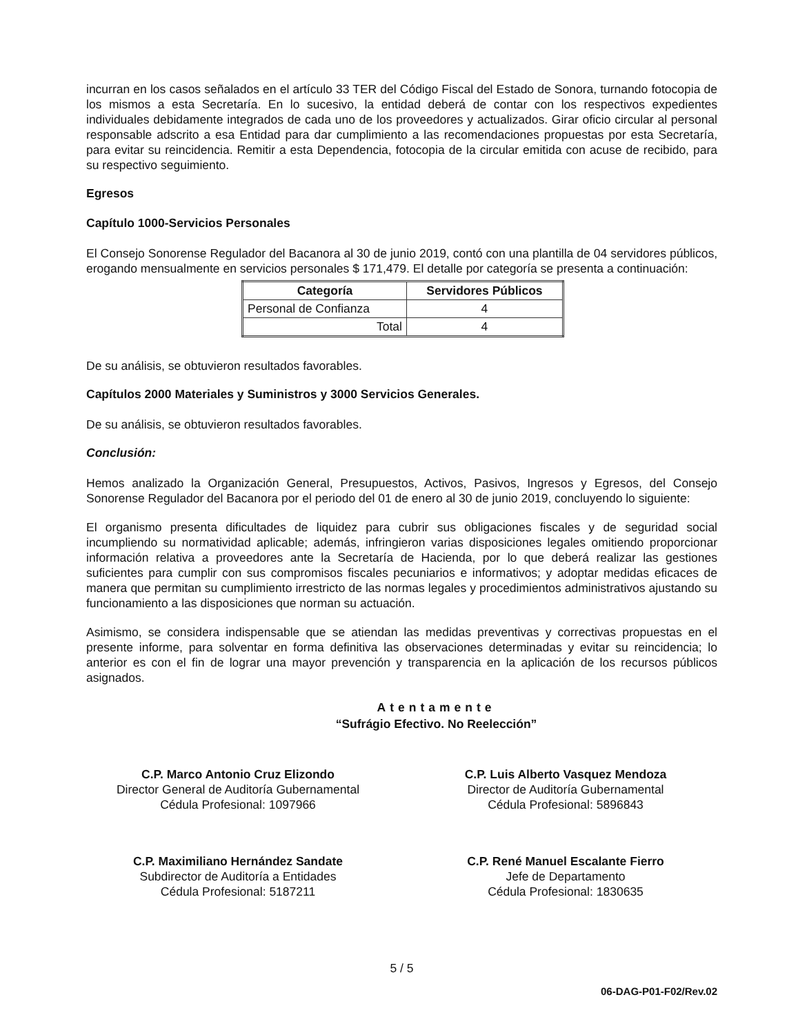incurran en los casos señalados en el artículo 33 TER del Código Fiscal del Estado de Sonora, turnando fotocopia de los mismos a esta Secretaría. En lo sucesivo, la entidad deberá de contar con los respectivos expedientes individuales debidamente integrados de cada uno de los proveedores y actualizados. Girar oficio circular al personal responsable adscrito a esa Entidad para dar cumplimiento a las recomendaciones propuestas por esta Secretaría, para evitar su reincidencia. Remitir a esta Dependencia, fotocopia de la circular emitida con acuse de recibido, para su respectivo seguimiento.
Egresos
Capítulo 1000-Servicios Personales
El Consejo Sonorense Regulador del Bacanora al 30 de junio 2019, contó con una plantilla de 04 servidores públicos, erogando mensualmente en servicios personales $ 171,479. El detalle por categoría se presenta a continuación:
| Categoría | Servidores Públicos |
| --- | --- |
| Personal de Confianza | 4 |
| Total | 4 |
De su análisis, se obtuvieron resultados favorables.
Capítulos 2000 Materiales y Suministros y 3000 Servicios Generales.
De su análisis, se obtuvieron resultados favorables.
Conclusión:
Hemos analizado la Organización General, Presupuestos, Activos, Pasivos, Ingresos y Egresos, del Consejo Sonorense Regulador del Bacanora por el periodo del 01 de enero al 30 de junio 2019, concluyendo lo siguiente:
El organismo presenta dificultades de liquidez para cubrir sus obligaciones fiscales y de seguridad social incumpliendo su normatividad aplicable; además, infringieron varias disposiciones legales omitiendo proporcionar información relativa a proveedores ante la Secretaría de Hacienda, por lo que deberá realizar las gestiones suficientes para cumplir con sus compromisos fiscales pecuniarios e informativos; y adoptar medidas eficaces de manera que permitan su cumplimiento irrestricto de las normas legales y procedimientos administrativos ajustando su funcionamiento a las disposiciones que norman su actuación.
Asimismo, se considera indispensable que se atiendan las medidas preventivas y correctivas propuestas en el presente informe, para solventar en forma definitiva las observaciones determinadas y evitar su reincidencia; lo anterior es con el fin de lograr una mayor prevención y transparencia en la aplicación de los recursos públicos asignados.
Atentamente
“Sufrágio Efectivo. No Reelección”
C.P. Marco Antonio Cruz Elizondo
Director General de Auditoría Gubernamental
Cédula Profesional: 1097966
C.P. Luis Alberto Vasquez Mendoza
Director de Auditoría Gubernamental
Cédula Profesional: 5896843
C.P. Maximiliano Hernández Sandate
Subdirector de Auditoría a Entidades
Cédula Profesional: 5187211
C.P. René Manuel Escalante Fierro
Jefe de Departamento
Cédula Profesional: 1830635
5 / 5
06-DAG-P01-F02/Rev.02